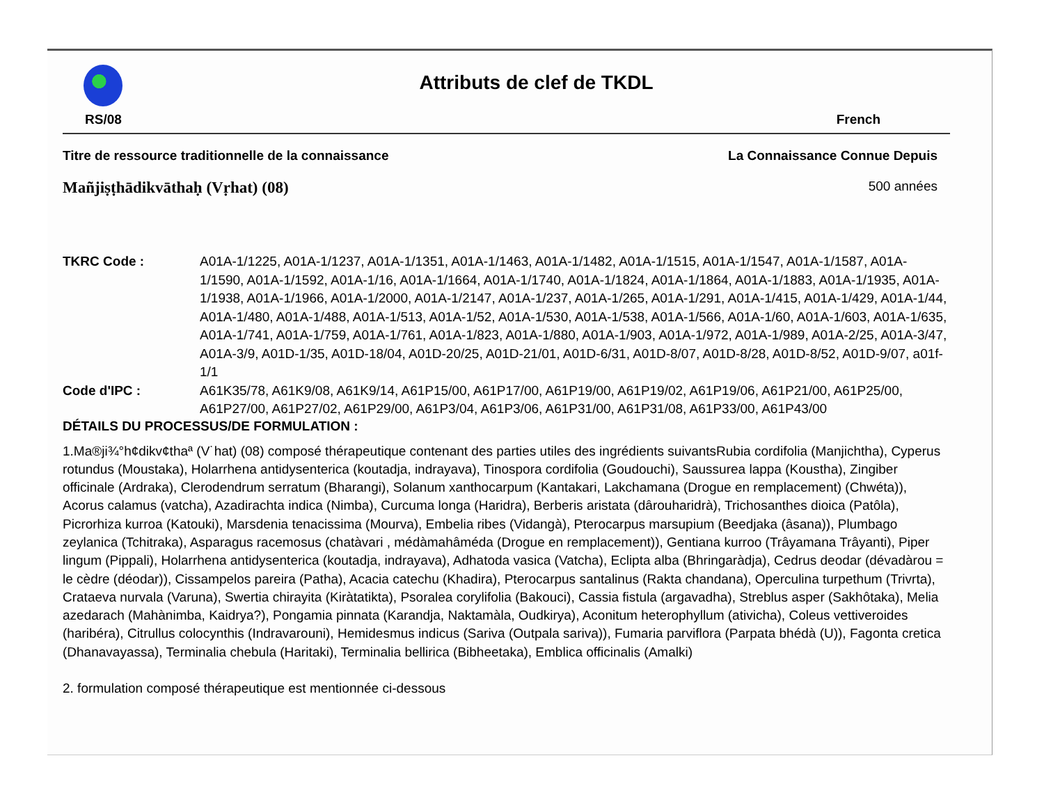Attributs de clef de TKDL
RS/08 French
Titre de ressource traditionnelle de la connaissance La Connaissance Connue Depuis
Mañjiṣṭhādikvāthaḥ (Vṛhat) (08) 500 années
TKRC Code : A01A-1/1225, A01A-1/1237, A01A-1/1351, A01A-1/1463, A01A-1/1482, A01A-1/1515, A01A-1/1547, A01A-1/1587, A01A-1/1590, A01A-1/1592, A01A-1/16, A01A-1/1664, A01A-1/1740, A01A-1/1824, A01A-1/1864, A01A-1/1883, A01A-1/1935, A01A-1/1938, A01A-1/1966, A01A-1/2000, A01A-1/2147, A01A-1/237, A01A-1/265, A01A-1/291, A01A-1/415, A01A-1/429, A01A-1/44, A01A-1/480, A01A-1/488, A01A-1/513, A01A-1/52, A01A-1/530, A01A-1/538, A01A-1/566, A01A-1/60, A01A-1/603, A01A-1/635, A01A-1/741, A01A-1/759, A01A-1/761, A01A-1/823, A01A-1/880, A01A-1/903, A01A-1/972, A01A-1/989, A01A-2/25, A01A-3/47, A01A-3/9, A01D-1/35, A01D-18/04, A01D-20/25, A01D-21/01, A01D-6/31, A01D-8/07, A01D-8/28, A01D-8/52, A01D-9/07, a01f-1/1
Code d'IPC : A61K35/78, A61K9/08, A61K9/14, A61P15/00, A61P17/00, A61P19/00, A61P19/02, A61P19/06, A61P21/00, A61P25/00, A61P27/00, A61P27/02, A61P29/00, A61P3/04, A61P3/06, A61P31/00, A61P31/08, A61P33/00, A61P43/00
DÉTAILS DU PROCESSUS/DE FORMULATION :
1.Ma®ji¾°h¢dikv¢thaª (V˙hat) (08) composé thérapeutique contenant des parties utiles des ingrédients suivantsRubia cordifolia (Manjichtha), Cyperus rotundus (Moustaka), Holarrhena antidysenterica (koutadja, indrayava), Tinospora cordifolia (Goudouchi), Saussurea lappa (Koustha), Zingiber officinale (Ardraka), Clerodendrum serratum (Bharangi), Solanum xanthocarpum (Kantakari, Lakchamana (Drogue en remplacement) (Chwéta)), Acorus calamus (vatcha), Azadirachta indica (Nimba), Curcuma longa (Haridra), Berberis aristata (dârouharidrà), Trichosanthes dioica (Patôla), Picrorhiza kurroa (Katouki), Marsdenia tenacissima (Mourva), Embelia ribes (Vidangà), Pterocarpus marsupium (Beedjaka (âsana)), Plumbago zeylanica (Tchitraka), Asparagus racemosus (chatàvari , médàmahâméda (Drogue en remplacement)), Gentiana kurroo (Trâyamana Trâyanti), Piper lingum (Pippali), Holarrhena antidysenterica (koutadja, indrayava), Adhatoda vasica (Vatcha), Eclipta alba (Bhringaràdja), Cedrus deodar (dévadàrou = le cèdre (déodar)), Cissampelos pareira (Patha), Acacia catechu (Khadira), Pterocarpus santalinus (Rakta chandana), Operculina turpethum (Trivrta), Crataeva nurvala (Varuna), Swertia chirayita (Kiràtatikta), Psoralea corylifolia (Bakouci), Cassia fistula (argavadha), Streblus asper (Sakhôtaka), Melia azedarach (Mahànimba, Kaidrya?), Pongamia pinnata (Karandja, Naktamàla, Oudkirya), Aconitum heterophyllum (ativicha), Coleus vettiveroides (haribéra), Citrullus colocynthis (Indravarouni), Hemidesmus indicus (Sariva (Outpala sariva)), Fumaria parviflora (Parpata bhédà (U)), Fagonta cretica (Dhanavayassa), Terminalia chebula (Haritaki), Terminalia bellirica (Bibheetaka), Emblica officinalis (Amalki)
2. formulation composé thérapeutique est mentionnée ci-dessous